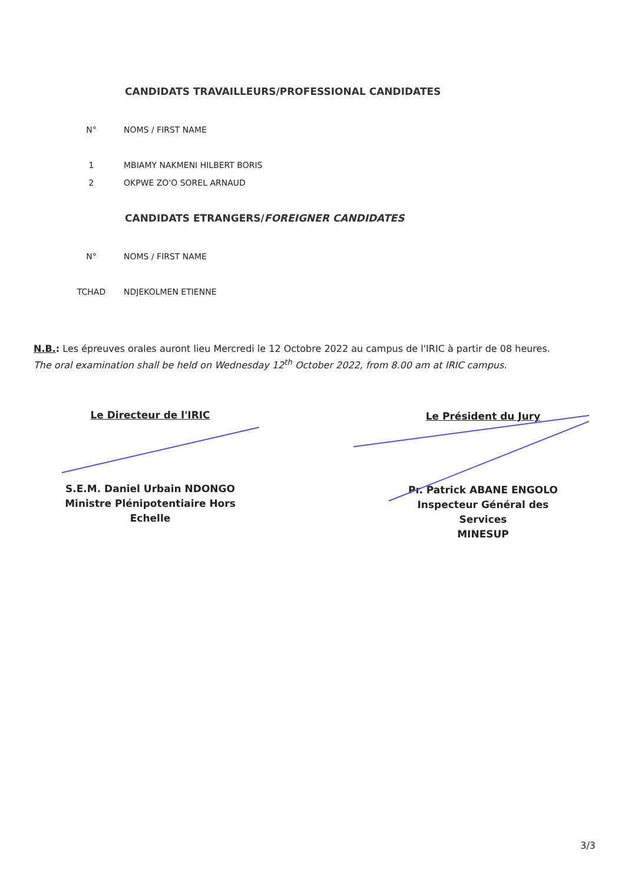CANDIDATS TRAVAILLEURS/PROFESSIONAL CANDIDATES
| N° | NOMS / FIRST NAME |
| --- | --- |
| 1 | MBIAMY NAKMENI HILBERT BORIS |
| 2 | OKPWE ZO'O SOREL ARNAUD |
CANDIDATS ETRANGERS/FOREIGNER CANDIDATES
| N° | NOMS / FIRST NAME |
| --- | --- |
| TCHAD | NDJEKOLMEN ETIENNE |
N.B.: Les épreuves orales auront lieu Mercredi le 12 Octobre 2022 au campus de l'IRIC à partir de 08 heures.
The oral examination shall be held on Wednesday 12<sup>th</sup> October 2022, from 8.00 am at IRIC campus.
Le Directeur de l'IRIC
S.E.M. Daniel Urbain NDONGO
Ministre Plénipotentiaire Hors Echelle
Le Président du Jury
Pr. Patrick ABANE ENGOLO
Inspecteur Général des Services
MINESUP
3/3